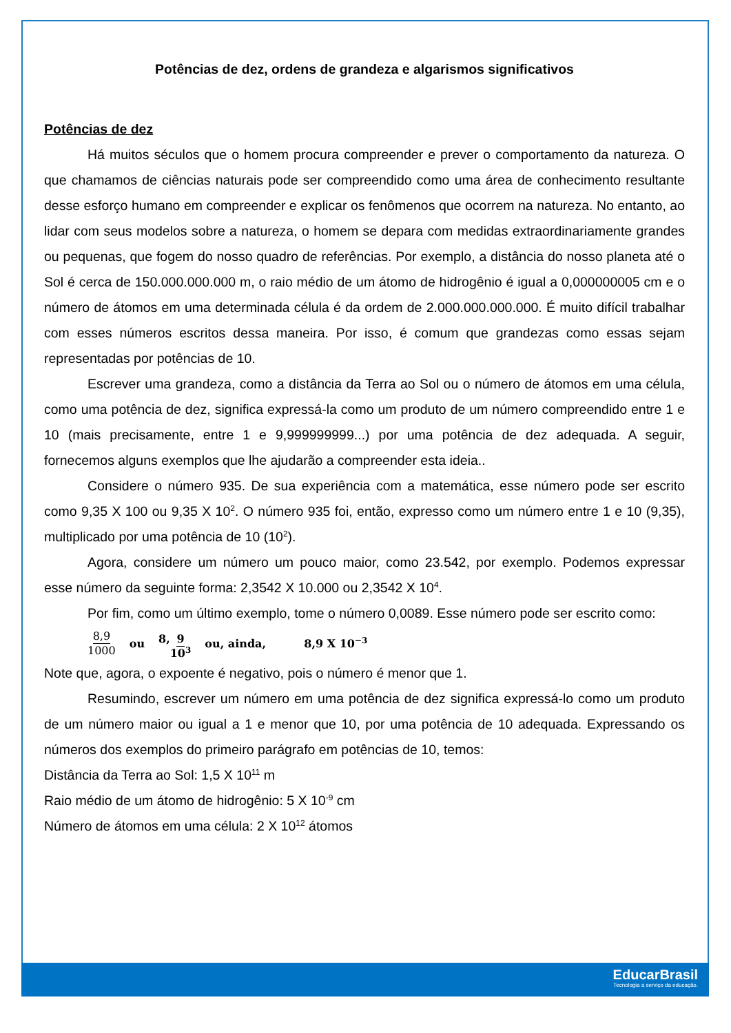Potências de dez, ordens de grandeza e algarismos significativos
Potências de dez
Há muitos séculos que o homem procura compreender e prever o comportamento da natureza. O que chamamos de ciências naturais pode ser compreendido como uma área de conhecimento resultante desse esforço humano em compreender e explicar os fenômenos que ocorrem na natureza. No entanto, ao lidar com seus modelos sobre a natureza, o homem se depara com medidas extraordinariamente grandes ou pequenas, que fogem do nosso quadro de referências. Por exemplo, a distância do nosso planeta até o Sol é cerca de 150.000.000.000 m, o raio médio de um átomo de hidrogênio é igual a 0,000000005 cm e o número de átomos em uma determinada célula é da ordem de 2.000.000.000.000. É muito difícil trabalhar com esses números escritos dessa maneira. Por isso, é comum que grandezas como essas sejam representadas por potências de 10.
Escrever uma grandeza, como a distância da Terra ao Sol ou o número de átomos em uma célula, como uma potência de dez, significa expressá-la como um produto de um número compreendido entre 1 e 10 (mais precisamente, entre 1 e 9,999999999...) por uma potência de dez adequada. A seguir, fornecemos alguns exemplos que lhe ajudarão a compreender esta ideia..
Considere o número 935. De sua experiência com a matemática, esse número pode ser escrito como 9,35 X 100 ou 9,35 X 10<sup>2</sup>. O número 935 foi, então, expresso como um número entre 1 e 10 (9,35), multiplicado por uma potência de 10 (10<sup>2</sup>).
Agora, considere um número um pouco maior, como 23.542, por exemplo. Podemos expressar esse número da seguinte forma: 2,3542 X 10.000 ou 2,3542 X 10<sup>4</sup>.
Por fim, como um último exemplo, tome o número 0,0089. Esse número pode ser escrito como:
8,9 1000 ou 8,9 10<sup>3</sup> ou, ainda, 8,9 X 10<sup>−3</sup>
Note que, agora, o expoente é negativo, pois o número é menor que 1.
Resumindo, escrever um número em uma potência de dez significa expressá-lo como um produto de um número maior ou igual a 1 e menor que 10, por uma potência de 10 adequada. Expressando os números dos exemplos do primeiro parágrafo em potências de 10, temos:
Distância da Terra ao Sol: 1,5 X 10<sup>11</sup> m
Raio médio de um átomo de hidrogênio: 5 X 10<sup>-9</sup> cm
Número de átomos em uma célula: 2 X 10<sup>12</sup> átomos
EducarBrasil
Tecnologia a serviço da educação.